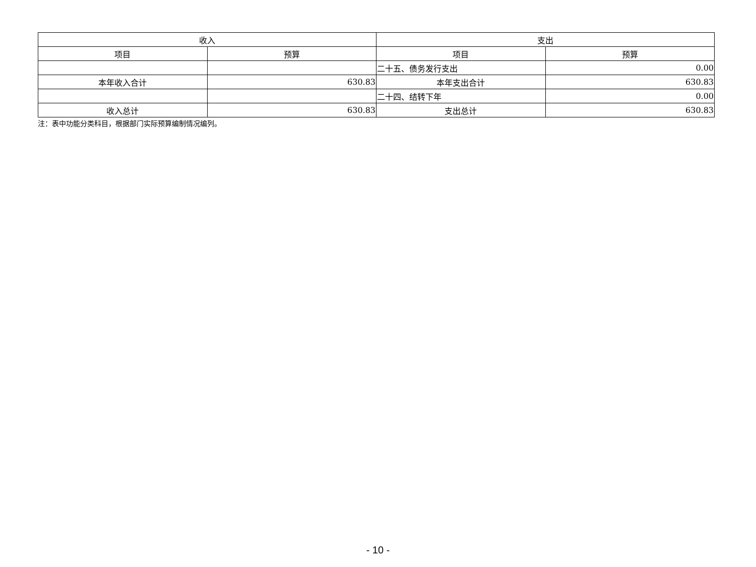| 收入 | | 支出 | |
| --- | --- | --- | --- |
| 项目 | 预算 | 项目 | 预算 |
| | | 二十五、债务发行支出 | 0.00 |
| 本年收入合计 | 630.83 | 本年支出合计 | 630.83 |
| | | 二十四、结转下年 | 0.00 |
| 收入总计 | 630.83 | 支出总计 | 630.83 |
注：表中功能分类科目，根据部门实际预算编制情况编列。
- 10 -